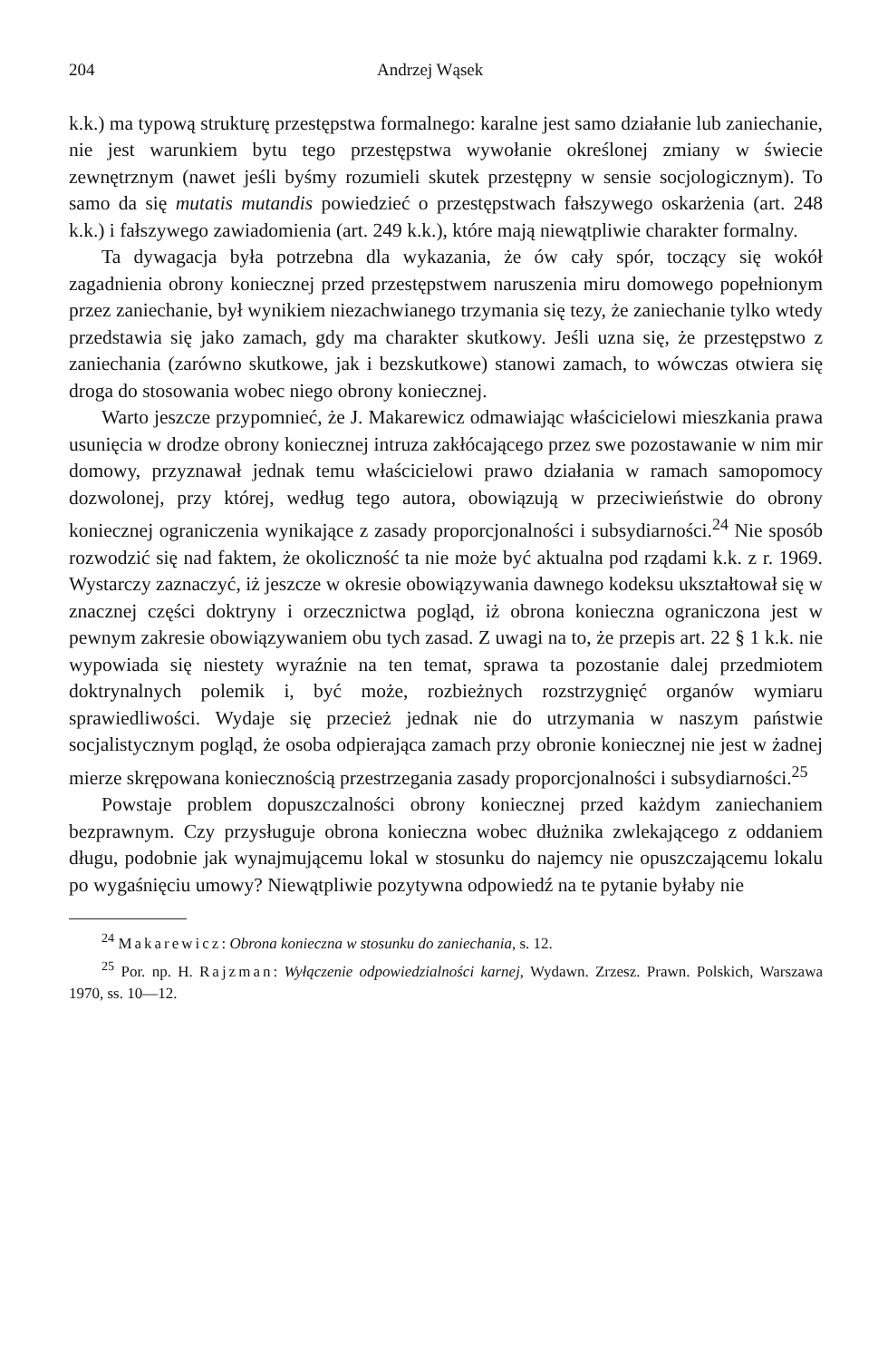204 Andrzej Wąsek
k.k.) ma typową strukturę przestępstwa formalnego: karalne jest samo działanie lub zaniechanie, nie jest warunkiem bytu tego przestępstwa wywołanie określonej zmiany w świecie zewnętrznym (nawet jeśli byśmy rozumieli skutek przestępny w sensie socjologicznym). To samo da się mutatis mutandis powiedzieć o przestępstwach fałszywego oskarżenia (art. 248 k.k.) i fałszywego zawiadomienia (art. 249 k.k.), które mają niewątpliwie charakter formalny.
Ta dywagacja była potrzebna dla wykazania, że ów cały spór, toczący się wokół zagadnienia obrony koniecznej przed przestępstwem naruszenia miru domowego popełnionym przez zaniechanie, był wynikiem niezachwianego trzymania się tezy, że zaniechanie tylko wtedy przedstawia się jako zamach, gdy ma charakter skutkowy. Jeśli uzna się, że przestępstwo z zaniechania (zarówno skutkowe, jak i bezskutkowe) stanowi zamach, to wówczas otwiera się droga do stosowania wobec niego obrony koniecznej.
Warto jeszcze przypomnieć, że J. Makarewicz odmawiając właścicielowi mieszkania prawa usunięcia w drodze obrony koniecznej intruza zakłócającego przez swe pozostawanie w nim mir domowy, przyznawał jednak temu właścicielowi prawo działania w ramach samopomocy dozwolonej, przy której, według tego autora, obowiązują w przeciwieństwie do obrony koniecznej ograniczenia wynikające z zasady proporcjonalności i subsydiarności.<sup>24</sup> Nie sposób rozwodzić się nad faktem, że okoliczność ta nie może być aktualna pod rządami k.k. z r. 1969. Wystarczy zaznaczyć, iż jeszcze w okresie obowiązywania dawnego kodeksu ukształtował się w znacznej części doktryny i orzecznictwa pogląd, iż obrona konieczna ograniczona jest w pewnym zakresie obowiązywaniem obu tych zasad. Z uwagi na to, że przepis art. 22 § 1 k.k. nie wypowiada się niestety wyraźnie na ten temat, sprawa ta pozostanie dalej przedmiotem doktrynalnych polemik i, być może, rozbieżnych rozstrzygnięć organów wymiaru sprawiedliwości. Wydaje się przecież jednak nie do utrzymania w naszym państwie socjalistycznym pogląd, że osoba odpierająca zamach przy obronie koniecznej nie jest w żadnej mierze skrępowana koniecznością przestrzegania zasady proporcjonalności i subsydiarności.<sup>25</sup>
Powstaje problem dopuszczalności obrony koniecznej przed każdym zaniechaniem bezprawnym. Czy przysługuje obrona konieczna wobec dłużnika zwlekającego z oddaniem długu, podobnie jak wynajmującemu lokal w stosunku do najemcy nie opuszczającemu lokalu po wygaśnięciu umowy? Niewątpliwie pozytywna odpowiedź na te pytanie byłaby nie
<sup>24</sup> Makarewicz: Obrona konieczna w stosunku do zaniechania, s. 12.
<sup>25</sup> Por. np. H. Rajzman: Wyłączenie odpowiedzialności karnej, Wydawn. Zrzesz. Prawn. Polskich, Warszawa 1970, ss. 10—12.